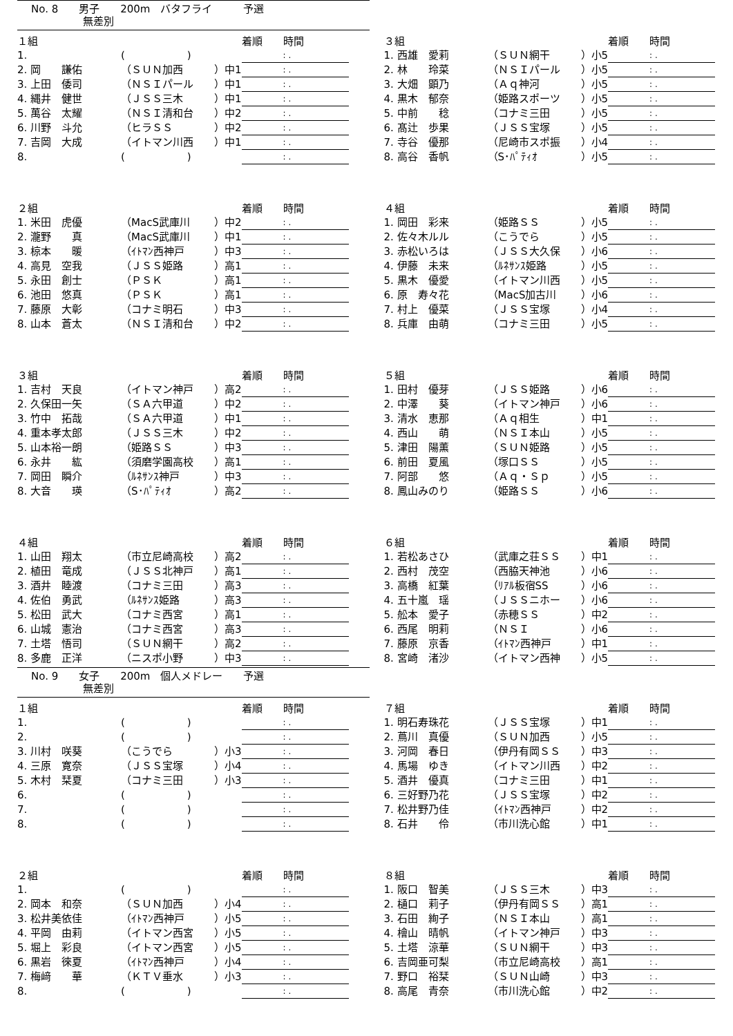No. 8　　男子　　200m　バタフライ　　　予選
　　　　　無差別
| １組 | | | 着順 時間 |
| 1. | ( ) | | : . |
| 2. 岡 謙佑 | （ＳＵＮ加西 | ）中1 | : . |
| 3. 上田 倭司 | （ＮＳＩパール | ）中1 | : . |
| 4. 縄井 健世 | （ＪＳＳ三木 | ）中1 | : . |
| 5. 萬谷 太耀 | （ＮＳＩ清和台 | ）中2 | : . |
| 6. 川野 斗允 | （ヒラＳＳ | ）中2 | : . |
| 7. 吉岡 大成 | （イトマン川西 | ）中1 | : . |
| 8. | ( ) | | : . |
| ３組 | | | 着順 時間 |
| 1. 西雄 愛莉 | （ＳＵＮ網干 | ）小5 | : . |
| 2. 林 玲菜 | （ＮＳＩパール | ）小5 | : . |
| 3. 大畑 顕乃 | （Ａｑ神河 | ）小5 | : . |
| 4. 黒木 郁奈 | （姫路スポーツ | ）小5 | : . |
| 5. 中前 稔 | （コナミ三田 | ）小5 | : . |
| 6. 髙辻 歩果 | （ＪＳＳ宝塚 | ）小5 | : . |
| 7. 寺谷 優那 | （尼崎市スポ振 | ）小4 | : . |
| 8. 高谷 香帆 | （S･ﾊﾟﾃｨｵ | ）小5 | : . |
| ２組 | | | 着順 時間 |
| 1. 米田 虎優 | （MacS武庫川 | ）中2 | : . |
| 2. 瀧野 真 | （MacS武庫川 | ）中1 | : . |
| 3. 椋本 暖 | （ｲﾄﾏﾝ西神戸 | ）中3 | : . |
| 4. 高見 空我 | （ＪＳＳ姫路 | ）高1 | : . |
| 5. 永田 創士 | （ＰＳＫ | ）高1 | : . |
| 6. 池田 悠真 | （ＰＳＫ | ）高1 | : . |
| 7. 藤原 大彰 | （コナミ明石 | ）中3 | : . |
| 8. 山本 蒼太 | （ＮＳＩ清和台 | ）中2 | : . |
| ４組 | | | 着順 時間 |
| 1. 岡田 彩来 | （姫路ＳＳ | ）小5 | : . |
| 2. 佐々木ルル | （こうでら | ）小5 | : . |
| 3. 赤松いろは | （ＪＳＳ大久保 | ）小6 | : . |
| 4. 伊藤 未来 | （ﾙﾈｻﾝｽ姫路 | ）小5 | : . |
| 5. 黒木 優愛 | （イトマン川西 | ）小5 | : . |
| 6. 原 寿々花 | （MacS加古川 | ）小6 | : . |
| 7. 村上 優菜 | （ＪＳＳ宝塚 | ）小4 | : . |
| 8. 兵庫 由萌 | （コナミ三田 | ）小5 | : . |
| ３組 | | | 着順 時間 |
| 1. 吉村 天良 | （イトマン神戸 | ）高2 | : . |
| 2. 久保田一矢 | （ＳＡ六甲道 | ）中2 | : . |
| 3. 竹中 拓哉 | （ＳＡ六甲道 | ）中1 | : . |
| 4. 重本孝太郎 | （ＪＳＳ三木 | ）中2 | : . |
| 5. 山本裕一朗 | （姫路ＳＳ | ）中3 | : . |
| 6. 永井 紘 | （須磨学園高校 | ）高1 | : . |
| 7. 岡田 瞬介 | （ﾙﾈｻﾝｽ神戸 | ）中3 | : . |
| 8. 大音 瑛 | （S･ﾊﾟﾃｨｵ | ）高2 | : . |
| ５組 | | | 着順 時間 |
| 1. 田村 優芽 | （ＪＳＳ姫路 | ）小6 | : . |
| 2. 中澤 葵 | （イトマン神戸 | ）小6 | : . |
| 3. 清水 恵那 | （Ａｑ相生 | ）中1 | : . |
| 4. 西山 萌 | （ＮＳＩ本山 | ）小5 | : . |
| 5. 津田 陽薫 | （ＳＵＮ姫路 | ）小5 | : . |
| 6. 前田 夏風 | （塚口ＳＳ | ）小5 | : . |
| 7. 阿部 悠 | （Ａｑ・Ｓｐ | ）小5 | : . |
| 8. 鳳山みのり | （姫路ＳＳ | ）小6 | : . |
| ４組 | | | 着順 時間 |
| 1. 山田 翔太 | （市立尼崎高校 | ）高2 | : . |
| 2. 植田 竜成 | （ＪＳＳ北神戸 | ）高1 | : . |
| 3. 酒井 睦渡 | （コナミ三田 | ）高3 | : . |
| 4. 佐伯 勇武 | （ﾙﾈｻﾝｽ姫路 | ）高3 | : . |
| 5. 松田 武大 | （コナミ西宮 | ）高1 | : . |
| 6. 山城 憲治 | （コナミ西宮 | ）高3 | : . |
| 7. 土塔 悟司 | （ＳＵＮ網干 | ）高2 | : . |
| 8. 多鹿 正洋 | （ニスポ小野 | ）中3 | : . |
| ６組 | | | 着順 時間 |
| 1. 若松あさひ | （武庫之荘ＳＳ | ）中1 | : . |
| 2. 西村 茂空 | （西脇天神池 | ）小6 | : . |
| 3. 高橋 紅葉 | （ﾘｱﾙ板宿SS | ）小6 | : . |
| 4. 五十嵐 瑶 | （ＪＳＳニホー | ）小6 | : . |
| 5. 舩本 愛子 | （赤穂ＳＳ | ）中2 | : . |
| 6. 西尾 明莉 | （ＮＳＩ | ）小6 | : . |
| 7. 藤原 京香 | （ｲﾄﾏﾝ西神戸 | ）中1 | : . |
| 8. 宮崎 渚沙 | （イトマン西神 | ）小5 | : . |
No. 9　　女子　　200m　個人メドレー　　予選
　　　　　無差別
| １組 | | | 着順 時間 |
| 1. | ( ) | | : . |
| 2. | ( ) | | : . |
| 3. 川村 咲葵 | （こうでら | ）小3 | : . |
| 4. 三原 寛奈 | （ＪＳＳ宝塚 | ）小4 | : . |
| 5. 木村 栞夏 | （コナミ三田 | ）小3 | : . |
| 6. | ( ) | | : . |
| 7. | ( ) | | : . |
| 8. | ( ) | | : . |
| ７組 | | | 着順 時間 |
| 1. 明石寿珠花 | （ＪＳＳ宝塚 | ）中1 | : . |
| 2. 蔦川 真優 | （ＳＵＮ加西 | ）小5 | : . |
| 3. 河岡 春日 | （伊丹有岡ＳＳ | ）中3 | : . |
| 4. 馬場 ゆき | （イトマン川西 | ）中2 | : . |
| 5. 酒井 優真 | （コナミ三田 | ）中1 | : . |
| 6. 三好野乃花 | （ＪＳＳ宝塚 | ）中2 | : . |
| 7. 松井野乃佳 | （ｲﾄﾏﾝ西神戸 | ）中2 | : . |
| 8. 石井 伶 | （市川洗心館 | ）中1 | : . |
| ２組 | | | 着順 時間 |
| 1. | ( ) | | : . |
| 2. 岡本 和奈 | （ＳＵＮ加西 | ）小4 | : . |
| 3. 松井美依佳 | （ｲﾄﾏﾝ西神戸 | ）小5 | : . |
| 4. 平岡 由莉 | （イトマン西宮 | ）小5 | : . |
| 5. 堀上 彩良 | （イトマン西宮 | ）小5 | : . |
| 6. 黒岩 徠夏 | （ｲﾄﾏﾝ西神戸 | ）小4 | : . |
| 7. 梅﨑 華 | （ＫＴＶ垂水 | ）小3 | : . |
| 8. | ( ) | | : . |
| ８組 | | | 着順 時間 |
| 1. 阪口 智美 | （ＪＳＳ三木 | ）中3 | : . |
| 2. 樋口 莉子 | （伊丹有岡ＳＳ | ）高1 | : . |
| 3. 石田 絢子 | （ＮＳＩ本山 | ）高1 | : . |
| 4. 檜山 晴帆 | （イトマン神戸 | ）中3 | : . |
| 5. 土塔 涼華 | （ＳＵＮ網干 | ）中3 | : . |
| 6. 吉岡亜可梨 | （市立尼崎高校 | ）高1 | : . |
| 7. 野口 裕栞 | （ＳＵＮ山崎 | ）中3 | : . |
| 8. 高尾 青奈 | （市川洗心館 | ）中2 | : . |